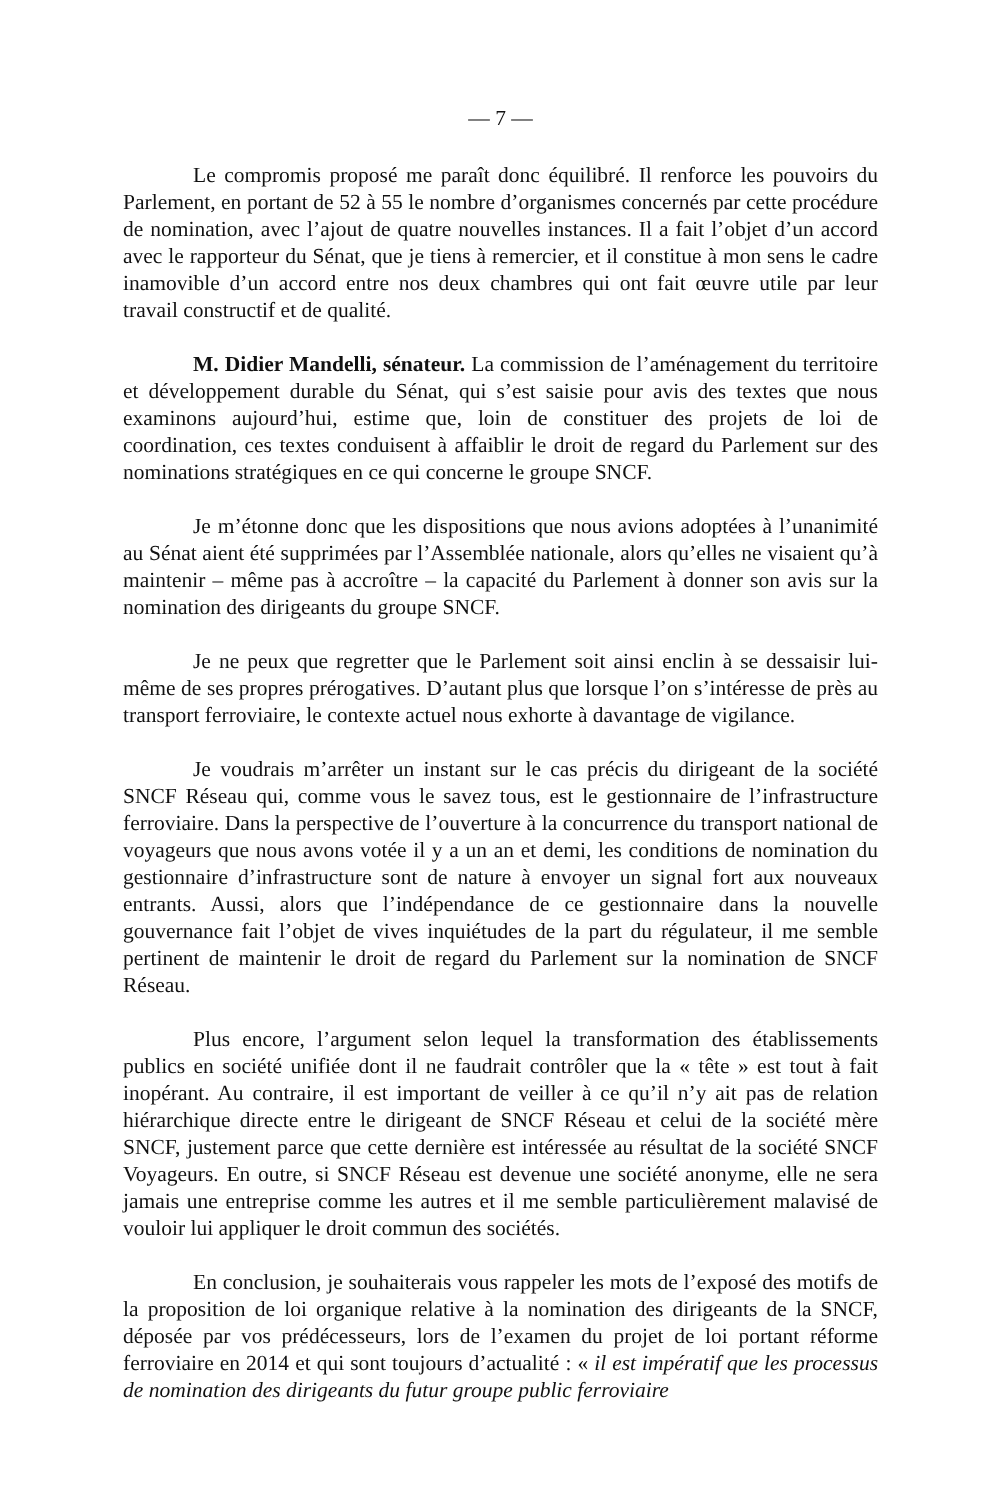— 7 —
Le compromis proposé me paraît donc équilibré. Il renforce les pouvoirs du Parlement, en portant de 52 à 55 le nombre d’organismes concernés par cette procédure de nomination, avec l’ajout de quatre nouvelles instances. Il a fait l’objet d’un accord avec le rapporteur du Sénat, que je tiens à remercier, et il constitue à mon sens le cadre inamovible d’un accord entre nos deux chambres qui ont fait œuvre utile par leur travail constructif et de qualité.
M. Didier Mandelli, sénateur. La commission de l’aménagement du territoire et développement durable du Sénat, qui s’est saisie pour avis des textes que nous examinons aujourd’hui, estime que, loin de constituer des projets de loi de coordination, ces textes conduisent à affaiblir le droit de regard du Parlement sur des nominations stratégiques en ce qui concerne le groupe SNCF.
Je m’étonne donc que les dispositions que nous avions adoptées à l’unanimité au Sénat aient été supprimées par l’Assemblée nationale, alors qu’elles ne visaient qu’à maintenir – même pas à accroître – la capacité du Parlement à donner son avis sur la nomination des dirigeants du groupe SNCF.
Je ne peux que regretter que le Parlement soit ainsi enclin à se dessaisir lui-même de ses propres prérogatives. D’autant plus que lorsque l’on s’intéresse de près au transport ferroviaire, le contexte actuel nous exhorte à davantage de vigilance.
Je voudrais m’arrêter un instant sur le cas précis du dirigeant de la société SNCF Réseau qui, comme vous le savez tous, est le gestionnaire de l’infrastructure ferroviaire. Dans la perspective de l’ouverture à la concurrence du transport national de voyageurs que nous avons votée il y a un an et demi, les conditions de nomination du gestionnaire d’infrastructure sont de nature à envoyer un signal fort aux nouveaux entrants. Aussi, alors que l’indépendance de ce gestionnaire dans la nouvelle gouvernance fait l’objet de vives inquiétudes de la part du régulateur, il me semble pertinent de maintenir le droit de regard du Parlement sur la nomination de SNCF Réseau.
Plus encore, l’argument selon lequel la transformation des établissements publics en société unifiée dont il ne faudrait contrôler que la « tête » est tout à fait inopérant. Au contraire, il est important de veiller à ce qu’il n’y ait pas de relation hiérarchique directe entre le dirigeant de SNCF Réseau et celui de la société mère SNCF, justement parce que cette dernière est intéressée au résultat de la société SNCF Voyageurs. En outre, si SNCF Réseau est devenue une société anonyme, elle ne sera jamais une entreprise comme les autres et il me semble particulièrement malavisé de vouloir lui appliquer le droit commun des sociétés.
En conclusion, je souhaiterais vous rappeler les mots de l’exposé des motifs de la proposition de loi organique relative à la nomination des dirigeants de la SNCF, déposée par vos prédécesseurs, lors de l’examen du projet de loi portant réforme ferroviaire en 2014 et qui sont toujours d’actualité : « il est impératif que les processus de nomination des dirigeants du futur groupe public ferroviaire